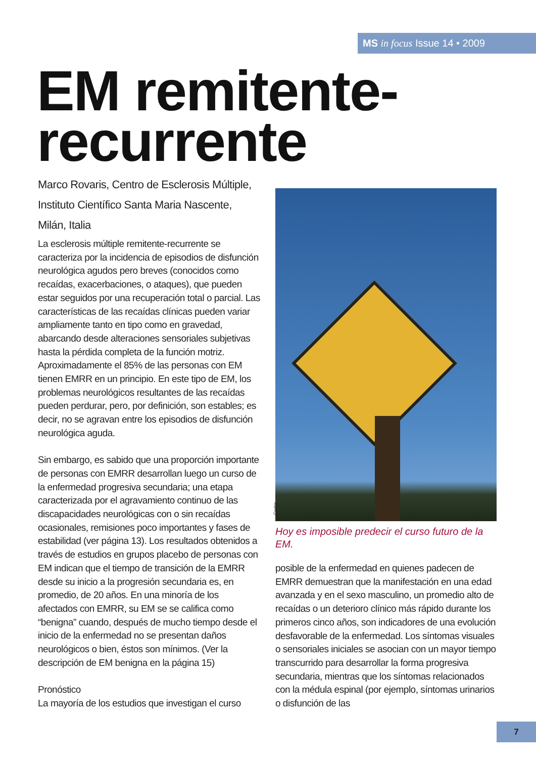MS in focus Issue 14 • 2009
EM remitente-
recurrente
Marco Rovaris, Centro de Esclerosis Múltiple, Instituto Científico Santa Maria Nascente, Milán, Italia
La esclerosis múltiple remitente-recurrente se caracteriza por la incidencia de episodios de disfunción neurológica agudos pero breves (conocidos como recaídas, exacerbaciones, o ataques), que pueden estar seguidos por una recuperación total o parcial. Las características de las recaídas clínicas pueden variar ampliamente tanto en tipo como en gravedad, abarcando desde alteraciones sensoriales subjetivas hasta la pérdida completa de la función motriz. Aproximadamente el 85% de las personas con EM tienen EMRR en un principio. En este tipo de EM, los problemas neurológicos resultantes de las recaídas pueden perdurar, pero, por definición, son estables; es decir, no se agravan entre los episodios de disfunción neurológica aguda.
Sin embargo, es sabido que una proporción importante de personas con EMRR desarrollan luego un curso de la enfermedad progresiva secundaria; una etapa caracterizada por el agravamiento continuo de las discapacidades neurológicas con o sin recaídas ocasionales, remisiones poco importantes y fases de estabilidad (ver página 13). Los resultados obtenidos a través de estudios en grupos placebo de personas con EM indican que el tiempo de transición de la EMRR desde su inicio a la progresión secundaria es, en promedio, de 20 años. En una minoría de los afectados con EMRR, su EM se se califica como “benigna” cuando, después de mucho tiempo desde el inicio de la enfermedad no se presentan daños neurológicos o bien, éstos son mínimos. (Ver la descripción de EM benigna en la página 15)
Pronóstico
La mayoría de los estudios que investigan el curso
Corbis
Hoy es imposible predecir el curso futuro de la EM.
posible de la enfermedad en quienes padecen de EMRR demuestran que la manifestación en una edad avanzada y en el sexo masculino, un promedio alto de recaídas o un deterioro clínico más rápido durante los primeros cinco años, son indicadores de una evolución desfavorable de la enfermedad. Los síntomas visuales o sensoriales iniciales se asocian con un mayor tiempo transcurrido para desarrollar la forma progresiva secundaria, mientras que los síntomas relacionados con la médula espinal (por ejemplo, síntomas urinarios o disfunción de las
7